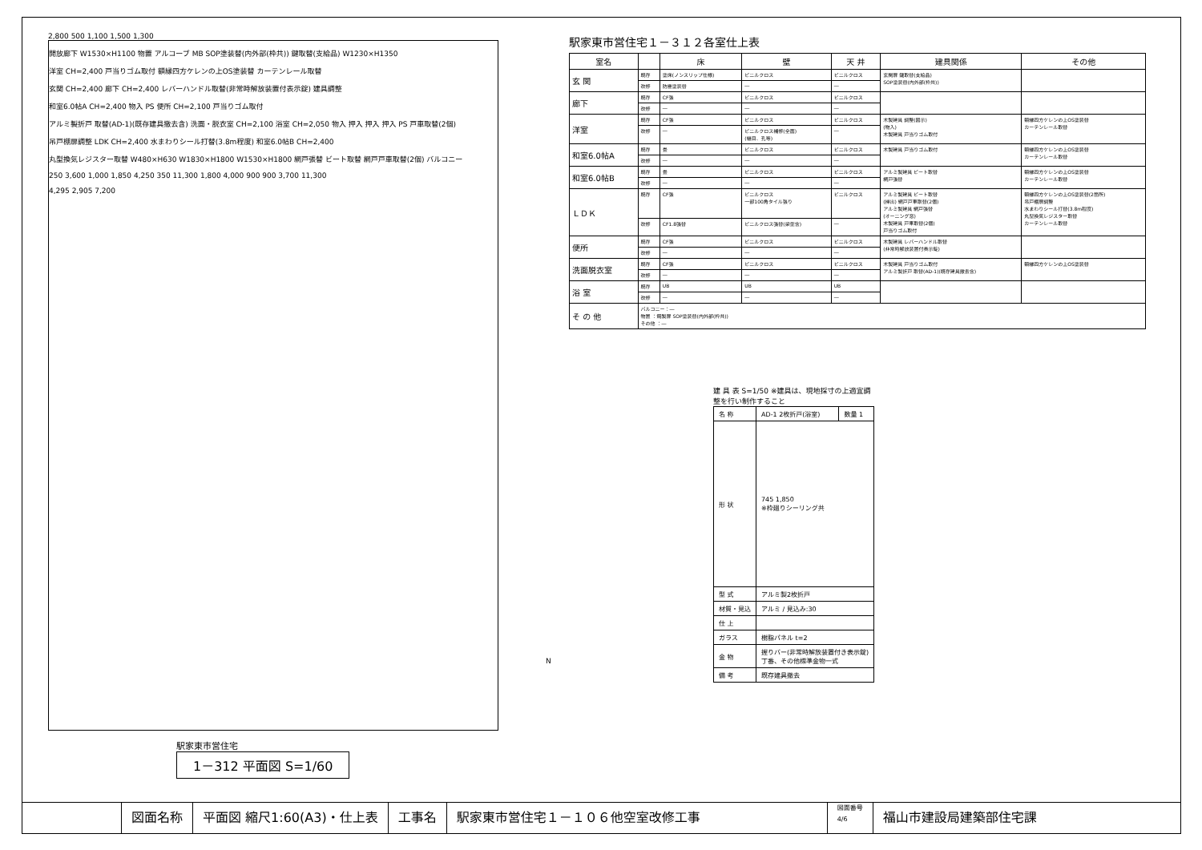2,800 500 1,100 1,500 1,300
開放廊下 W1530×H1100 物置 アルコーブ MB SOP塗装替(内外部(枠共)) 鍵取替(支給品) W1230×H1350
洋室 CH=2,400 戸当りゴム取付 額縁四方ケレンの上OS塗装替 カーテンレール取替
玄関 CH=2,400 廊下 CH=2,400 レバーハンドル取替(非常時解放装置付表示錠) 建具調整
和室6.0帖A CH=2,400 物入 PS 便所 CH=2,100 戸当りゴム取付
アルミ製折戸 取替(AD-1)(既存建具撤去含) 洗面・脱衣室 CH=2,100 浴室 CH=2,050 物入 押入 押入 押入 PS 戸車取替(2個)
吊戸棚扉調整 LDK CH=2,400 水まわりシール打替(3.8m程度) 和室6.0帖B CH=2,400
丸型換気レジスター取替 W480×H630 W1830×H1800 W1530×H1800 網戸張替 ビート取替 網戸戸車取替(2個) バルコニー
250 3,600 1,000 1,850 4,250 350 11,300 1,800 4,000 900 900 3,700 11,300
4,295 2,905 7,200
N
駅家東市営住宅
1－312 平面図 S=1/60
駅家東市営住宅１－３１２各室仕上表
| 室名 | | 床 | 壁 | 天 井 | 建具関係 | その他 |
| --- | --- | --- | --- | --- | --- | --- |
| 玄 関 | 既存 | 塗床(ノンスリップ仕様) | ビニルクロス | ビニルクロス | 玄関扉 鍵取替(支給品) SOP塗装替(内外部(枠共)) | |
| | 改修 | 防塵塗装替 | ― | ― | | |
| 廊下 | 既存 | CF張 | ビニルクロス | ビニルクロス | | |
| | 改修 | ― | ― | ― | | |
| 洋室 | 既存 | CF張 | ビニルクロス | ビニルクロス | 木製建具 調整(図示) (物入) 木製建具 戸当りゴム取付 | 額縁四方ケレンの上OS塗装替 カーテンレール取替 |
| | 改修 | ― | ビニルクロス補修(全面) (継目、孔等) | ― | | |
| 和室6.0帖A | 既存 | 畳 | ビニルクロス | ビニルクロス | 木製建具 戸当りゴム取付 | 額縁四方ケレンの上OS塗装替 カーテンレール取替 |
| | 改修 | ― | ― | ― | | |
| 和室6.0帖B | 既存 | 畳 | ビニルクロス | ビニルクロス | アルミ製建具 ビート取替 網戸張替 | 額縁四方ケレンの上OS塗装替 カーテンレール取替 |
| | 改修 | ― | ― | ― | | |
| ＬＤＫ | 既存 | CF張 | ビニルクロス 一部100角タイル張り | ビニルクロス | アルミ製建具 ビート取替 (掃出) 網戸戸車取替(2個) アルミ製建具 網戸張替 (オーニング窓) 木製建具 戸車取替(2個) 戸当りゴム取付 | 額縁四方ケレンの上OS塗装替(2箇所) 吊戸棚扉調整 水まわりシール打替(3.8m程度) 丸型換気レジスター取替 カーテンレール取替 |
| | 改修 | CF1.8張替 | ビニルクロス張替(梁型含) | ― | | |
| 便所 | 既存 | CF張 | ビニルクロス | ビニルクロス | 木製建具 レバーハンドル取替 (非常時解放装置付表示錠) | |
| | 改修 | ― | ― | ― | | |
| 洗面脱衣室 | 既存 | CF張 | ビニルクロス | ビニルクロス | 木製建具 戸当りゴム取付 アルミ製折戸 取替(AD-1)(既存建具撤去含) | 額縁四方ケレンの上OS塗装替 |
| | 改修 | ― | ― | ― | | |
| 浴 室 | 既存 | UB | UB | UB | | |
| | 改修 | ― | ― | ― | | |
| そ の 他 | バルコニー：― 物置 ：鋼製扉 SOP塗装替(内外部(枠共)) その他 ：― | | | | | |
建 具 表 S=1/50 ※建具は、現地採寸の上適宜調整を行い制作すること
| 名 称 | AD-1 2枚折戸(浴室) | 数量 1 |
| 形 状 | 745 1,850 ※枠廻りシーリング共 | |
| 型 式 | アルミ製2枚折戸 | |
| 材質・見込 | アルミ / 見込み:30 | |
| 仕 上 | | |
| ガラス | 樹脂パネル t=2 | |
| 金 物 | 握りバー(非常時解放装置付き表示錠) 丁番、その他標準金物一式 | |
| 備 考 | 既存建具撤去 | |
図面名称 平面図 縮尺1:60(A3)・仕上表 工事名 駅家東市営住宅１－１０６他空室改修工事
図面番号
4/6
福山市建設局建築部住宅課